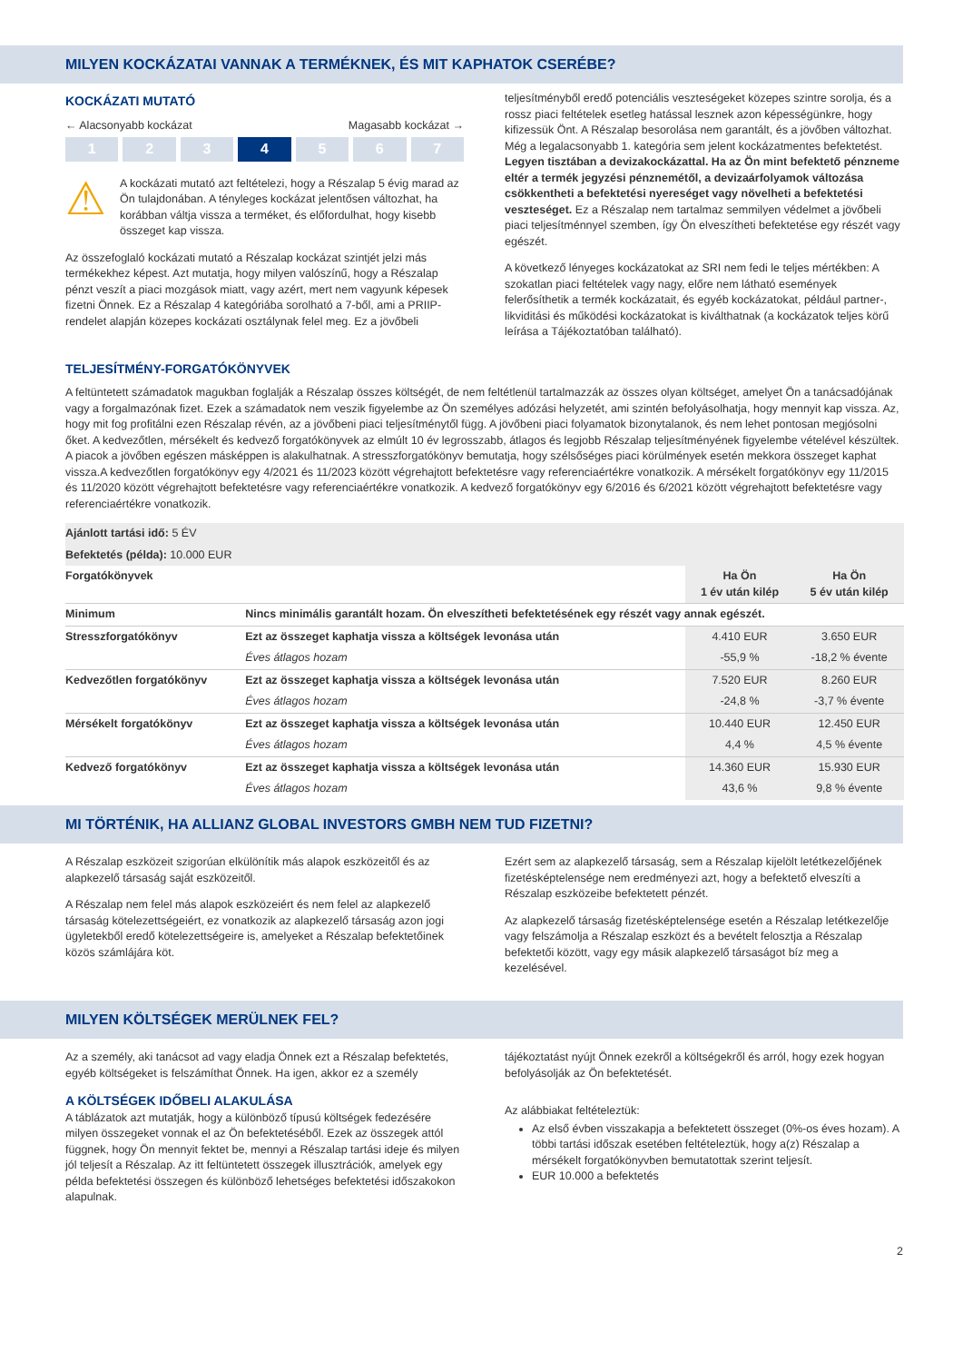MILYEN KOCKÁZATAI VANNAK A TERMÉKNEK, ÉS MIT KAPHATOK CSERÉBE?
KOCKÁZATI MUTATÓ
← Alacsonyabb kockázat Magasabb kockázat →
1 2 3 4 5 6 7
⚠
A kockázati mutató azt feltételezi, hogy a Részalap 5 évig marad az Ön tulajdonában. A tényleges kockázat jelentősen változhat, ha korábban váltja vissza a terméket, és előfordulhat, hogy kisebb összeget kap vissza.
Az összefoglaló kockázati mutató a Részalap kockázat szintjét jelzi más termékekhez képest. Azt mutatja, hogy milyen valószínű, hogy a Részalap pénzt veszít a piaci mozgások miatt, vagy azért, mert nem vagyunk képesek fizetni Önnek. Ez a Részalap 4 kategóriába sorolható a 7-ből, ami a PRIIP-rendelet alapján közepes kockázati osztálynak felel meg. Ez a jövőbeli
teljesítményből eredő potenciális veszteségeket közepes szintre sorolja, és a rossz piaci feltételek esetleg hatással lesznek azon képességünkre, hogy kifizessük Önt. A Részalap besorolása nem garantált, és a jövőben változhat. Még a legalacsonyabb 1. kategória sem jelent kockázatmentes befektetést. Legyen tisztában a devizakockázattal. Ha az Ön mint befektető pénzneme eltér a termék jegyzési pénznemétől, a devizaárfolyamok változása csökkentheti a befektetési nyereséget vagy növelheti a befektetési veszteséget. Ez a Részalap nem tartalmaz semmilyen védelmet a jövőbeli piaci teljesítménnyel szemben, így Ön elveszítheti befektetése egy részét vagy egészét.
A következő lényeges kockázatokat az SRI nem fedi le teljes mértékben: A szokatlan piaci feltételek vagy nagy, előre nem látható események felerősíthetik a termék kockázatait, és egyéb kockázatokat, például partner-, likviditási és működési kockázatokat is kiválthatnak (a kockázatok teljes körű leírása a Tájékoztatóban található).
TELJESÍTMÉNY-FORGATÓKÖNYVEK
A feltüntetett számadatok magukban foglalják a Részalap összes költségét, de nem feltétlenül tartalmazzák az összes olyan költséget, amelyet Ön a tanácsadójának vagy a forgalmazónak fizet. Ezek a számadatok nem veszik figyelembe az Ön személyes adózási helyzetét, ami szintén befolyásolhatja, hogy mennyit kap vissza. Az, hogy mit fog profitálni ezen Részalap révén, az a jövőbeni piaci teljesítménytől függ. A jövőbeni piaci folyamatok bizonytalanok, és nem lehet pontosan megjósolni őket. A kedvezőtlen, mérsékelt és kedvező forgatókönyvek az elmúlt 10 év legrosszabb, átlagos és legjobb Részalap teljesítményének figyelembe vételével készültek. A piacok a jövőben egészen másképpen is alakulhatnak. A stresszforgatókönyv bemutatja, hogy szélsőséges piaci körülmények esetén mekkora összeget kaphat vissza.A kedvezőtlen forgatókönyv egy 4/2021 és 11/2023 között végrehajtott befektetésre vagy referenciaértékre vonatkozik. A mérsékelt forgatókönyv egy 11/2015 és 11/2020 között végrehajtott befektetésre vagy referenciaértékre vonatkozik. A kedvező forgatókönyv egy 6/2016 és 6/2021 között végrehajtott befektetésre vagy referenciaértékre vonatkozik.
| Ajánlott tartási idő: 5 ÉV | | | |
| Befektetés (példa): 10.000 EUR | | | |
| Forgatókönyvek | | Ha Ön 1 év után kilép | Ha Ön 5 év után kilép |
| Minimum | Nincs minimális garantált hozam. Ön elveszítheti befektetésének egy részét vagy annak egészét. | | |
| Stresszforgatókönyv | Ezt az összeget kaphatja vissza a költségek levonása után | 4.410 EUR | 3.650 EUR |
| | Éves átlagos hozam | -55,9 % | -18,2 % évente |
| Kedvezőtlen forgatókönyv | Ezt az összeget kaphatja vissza a költségek levonása után | 7.520 EUR | 8.260 EUR |
| | Éves átlagos hozam | -24,8 % | -3,7 % évente |
| Mérsékelt forgatókönyv | Ezt az összeget kaphatja vissza a költségek levonása után | 10.440 EUR | 12.450 EUR |
| | Éves átlagos hozam | 4,4 % | 4,5 % évente |
| Kedvező forgatókönyv | Ezt az összeget kaphatja vissza a költségek levonása után | 14.360 EUR | 15.930 EUR |
| | Éves átlagos hozam | 43,6 % | 9,8 % évente |
MI TÖRTÉNIK, HA ALLIANZ GLOBAL INVESTORS GMBH NEM TUD FIZETNI?
A Részalap eszközeit szigorúan elkülönítik más alapok eszközeitől és az alapkezelő társaság saját eszközeitől.
A Részalap nem felel más alapok eszközeiért és nem felel az alapkezelő társaság kötelezettségeiért, ez vonatkozik az alapkezelő társaság azon jogi ügyletekből eredő kötelezettségeire is, amelyeket a Részalap befektetőinek közös számlájára köt.
Ezért sem az alapkezelő társaság, sem a Részalap kijelölt letétkezelőjének fizetésképtelensége nem eredményezi azt, hogy a befektető elveszíti a Részalap eszközeibe befektetett pénzét.
Az alapkezelő társaság fizetésképtelensége esetén a Részalap letétkezelője vagy felszámolja a Részalap eszközt és a bevételt felosztja a Részalap befektetői között, vagy egy másik alapkezelő társaságot bíz meg a kezelésével.
MILYEN KÖLTSÉGEK MERÜLNEK FEL?
Az a személy, aki tanácsot ad vagy eladja Önnek ezt a Részalap befektetés, egyéb költségeket is felszámíthat Önnek. Ha igen, akkor ez a személy
A KÖLTSÉGEK IDŐBELI ALAKULÁSA
A táblázatok azt mutatják, hogy a különböző típusú költségek fedezésére milyen összegeket vonnak el az Ön befektetéséből. Ezek az összegek attól függnek, hogy Ön mennyit fektet be, mennyi a Részalap tartási ideje és milyen jól teljesít a Részalap. Az itt feltüntetett összegek illusztrációk, amelyek egy példa befektetési összegen és különböző lehetséges befektetési időszakokon alapulnak.
tájékoztatást nyújt Önnek ezekről a költségekről és arról, hogy ezek hogyan befolyásolják az Ön befektetését.
Az alábbiakat feltételeztük:
Az első évben visszakapja a befektetett összeget (0%-os éves hozam). A többi tartási időszak esetében feltételeztük, hogy a(z) Részalap a mérsékelt forgatókönyvben bemutatottak szerint teljesít.
EUR 10.000 a befektetés
2